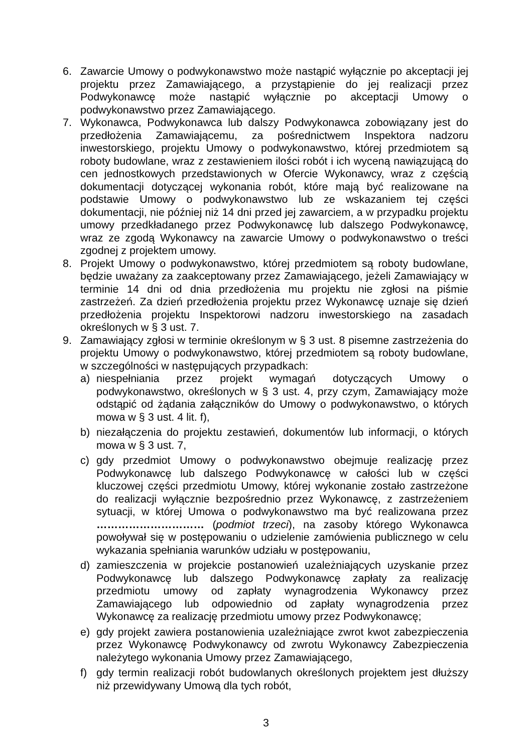6. Zawarcie Umowy o podwykonawstwo może nastąpić wyłącznie po akceptacji jej projektu przez Zamawiającego, a przystąpienie do jej realizacji przez Podwykonawcę może nastąpić wyłącznie po akceptacji Umowy o podwykonawstwo przez Zamawiającego.
7. Wykonawca, Podwykonawca lub dalszy Podwykonawca zobowiązany jest do przedłożenia Zamawiającemu, za pośrednictwem Inspektora nadzoru inwestorskiego, projektu Umowy o podwykonawstwo, której przedmiotem są roboty budowlane, wraz z zestawieniem ilości robót i ich wyceną nawiązującą do cen jednostkowych przedstawionych w Ofercie Wykonawcy, wraz z częścią dokumentacji dotyczącej wykonania robót, które mają być realizowane na podstawie Umowy o podwykonawstwo lub ze wskazaniem tej części dokumentacji, nie później niż 14 dni przed jej zawarciem, a w przypadku projektu umowy przedkładanego przez Podwykonawcę lub dalszego Podwykonawcę, wraz ze zgodą Wykonawcy na zawarcie Umowy o podwykonawstwo o treści zgodnej z projektem umowy.
8. Projekt Umowy o podwykonawstwo, której przedmiotem są roboty budowlane, będzie uważany za zaakceptowany przez Zamawiającego, jeżeli Zamawiający w terminie 14 dni od dnia przedłożenia mu projektu nie zgłosi na piśmie zastrzeżeń. Za dzień przedłożenia projektu przez Wykonawcę uznaje się dzień przedłożenia projektu Inspektorowi nadzoru inwestorskiego na zasadach określonych w § 3 ust. 7.
9. Zamawiający zgłosi w terminie określonym w § 3 ust. 8 pisemne zastrzeżenia do projektu Umowy o podwykonawstwo, której przedmiotem są roboty budowlane, w szczególności w następujących przypadkach:
a) niespełniania przez projekt wymagań dotyczących Umowy o podwykonawstwo, określonych w § 3 ust. 4, przy czym, Zamawiający może odstąpić od żądania załączników do Umowy o podwykonawstwo, o których mowa w § 3 ust. 4 lit. f),
b) niezałączenia do projektu zestawień, dokumentów lub informacji, o których mowa w § 3 ust. 7,
c) gdy przedmiot Umowy o podwykonawstwo obejmuje realizację przez Podwykonawcę lub dalszego Podwykonawcę w całości lub w części kluczowej części przedmiotu Umowy, której wykonanie zostało zastrzeżone do realizacji wyłącznie bezpośrednio przez Wykonawcę, z zastrzeżeniem sytuacji, w której Umowa o podwykonawstwo ma być realizowana przez ………………………… (podmiot trzeci), na zasoby którego Wykonawca powoływał się w postępowaniu o udzielenie zamówienia publicznego w celu wykazania spełniania warunków udziału w postępowaniu,
d) zamieszczenia w projekcie postanowień uzależniających uzyskanie przez Podwykonawcę lub dalszego Podwykonawcę zapłaty za realizację przedmiotu umowy od zapłaty wynagrodzenia Wykonawcy przez Zamawiającego lub odpowiednio od zapłaty wynagrodzenia przez Wykonawcę za realizację przedmiotu umowy przez Podwykonawcę;
e) gdy projekt zawiera postanowienia uzależniające zwrot kwot zabezpieczenia przez Wykonawcę Podwykonawcy od zwrotu Wykonawcy Zabezpieczenia należytego wykonania Umowy przez Zamawiającego,
f) gdy termin realizacji robót budowlanych określonych projektem jest dłuższy niż przewidywany Umową dla tych robót,
3